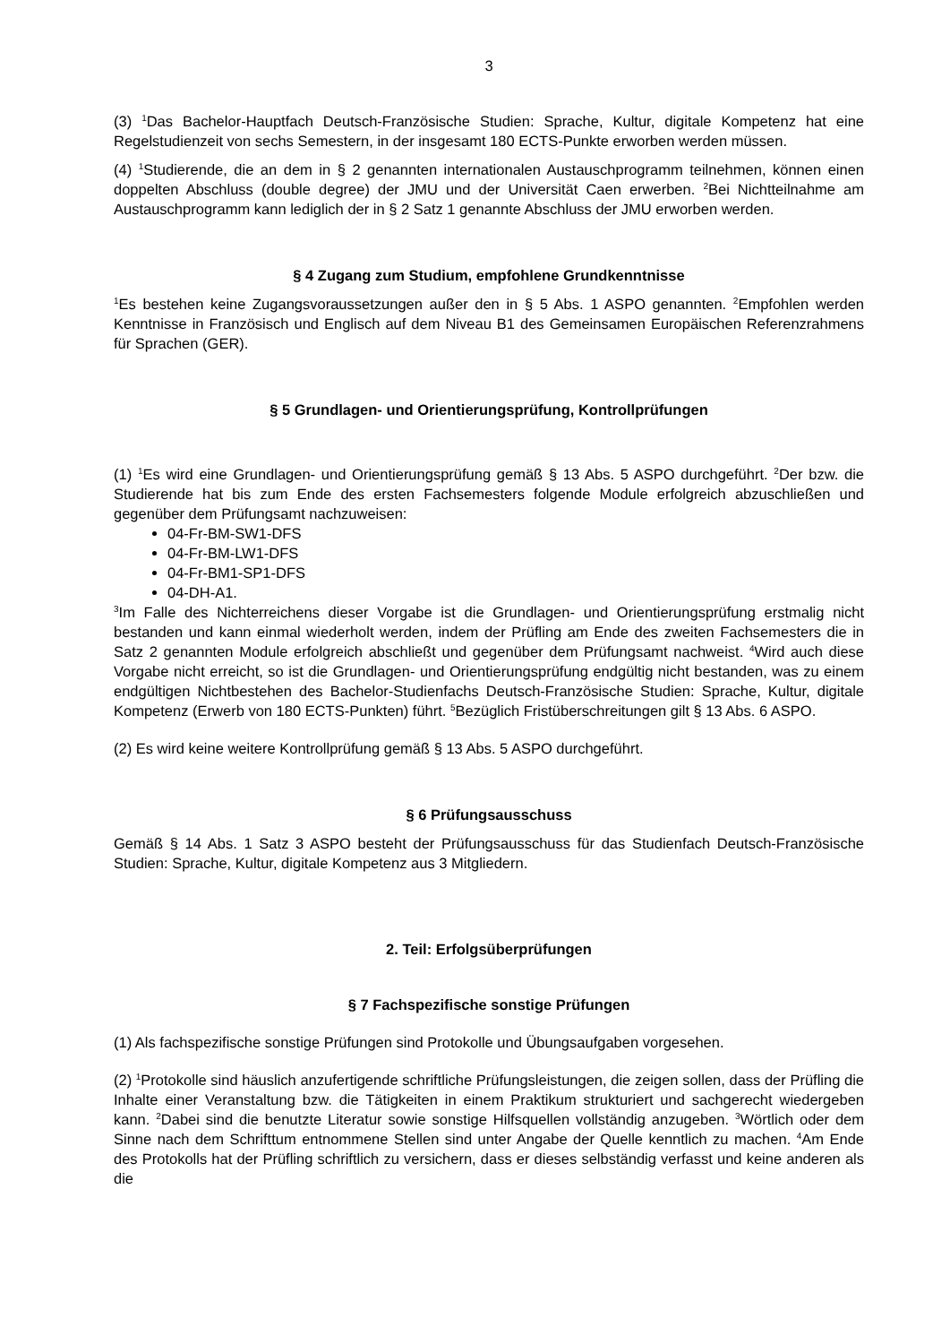3
(3) <sup>1</sup>Das Bachelor-Hauptfach Deutsch-Französische Studien: Sprache, Kultur, digitale Kompetenz hat eine Regelstudienzeit von sechs Semestern, in der insgesamt 180 ECTS-Punkte erworben werden müssen.
(4) <sup>1</sup>Studierende, die an dem in § 2 genannten internationalen Austauschprogramm teilnehmen, können einen doppelten Abschluss (double degree) der JMU und der Universität Caen erwerben. <sup>2</sup>Bei Nichtteilnahme am Austauschprogramm kann lediglich der in § 2 Satz 1 genannte Abschluss der JMU erworben werden.
§ 4 Zugang zum Studium, empfohlene Grundkenntnisse
<sup>1</sup> Es bestehen keine Zugangsvoraussetzungen außer den in § 5 Abs. 1 ASPO genannten. <sup>2</sup>Empfohlen werden Kenntnisse in Französisch und Englisch auf dem Niveau B1 des Gemeinsamen Europäischen Referenzrahmens für Sprachen (GER).
§ 5 Grundlagen- und Orientierungsprüfung, Kontrollprüfungen
(1) <sup>1</sup>Es wird eine Grundlagen- und Orientierungsprüfung gemäß § 13 Abs. 5 ASPO durchgeführt. <sup>2</sup>Der bzw. die Studierende hat bis zum Ende des ersten Fachsemesters folgende Module erfolgreich abzuschließen und gegenüber dem Prüfungsamt nachzuweisen:
04-Fr-BM-SW1-DFS
04-Fr-BM-LW1-DFS
04-Fr-BM1-SP1-DFS
04-DH-A1.
<sup>3</sup> Im Falle des Nichterreichens dieser Vorgabe ist die Grundlagen- und Orientierungsprüfung erstmalig nicht bestanden und kann einmal wiederholt werden, indem der Prüfling am Ende des zweiten Fachsemesters die in Satz 2 genannten Module erfolgreich abschließt und gegenüber dem Prüfungsamt nachweist. <sup>4</sup>Wird auch diese Vorgabe nicht erreicht, so ist die Grundlagen- und Orientierungsprüfung endgültig nicht bestanden, was zu einem endgültigen Nichtbestehen des Bachelor-Studienfachs Deutsch-Französische Studien: Sprache, Kultur, digitale Kompetenz (Erwerb von 180 ECTS-Punkten) führt. <sup>5</sup>Bezüglich Fristüberschreitungen gilt § 13 Abs. 6 ASPO.
(2) Es wird keine weitere Kontrollprüfung gemäß § 13 Abs. 5 ASPO durchgeführt.
§ 6 Prüfungsausschuss
Gemäß § 14 Abs. 1 Satz 3 ASPO besteht der Prüfungsausschuss für das Studienfach Deutsch-Französische Studien: Sprache, Kultur, digitale Kompetenz aus 3 Mitgliedern.
2. Teil: Erfolgsüberprüfungen
§ 7 Fachspezifische sonstige Prüfungen
(1) Als fachspezifische sonstige Prüfungen sind Protokolle und Übungsaufgaben vorgesehen.
(2) <sup>1</sup>Protokolle sind häuslich anzufertigende schriftliche Prüfungsleistungen, die zeigen sollen, dass der Prüfling die Inhalte einer Veranstaltung bzw. die Tätigkeiten in einem Praktikum strukturiert und sachgerecht wiedergeben kann. <sup>2</sup>Dabei sind die benutzte Literatur sowie sonstige Hilfsquellen vollständig anzugeben. <sup>3</sup>Wörtlich oder dem Sinne nach dem Schrifttum entnommene Stellen sind unter Angabe der Quelle kenntlich zu machen. <sup>4</sup>Am Ende des Protokolls hat der Prüfling schriftlich zu versichern, dass er dieses selbständig verfasst und keine anderen als die